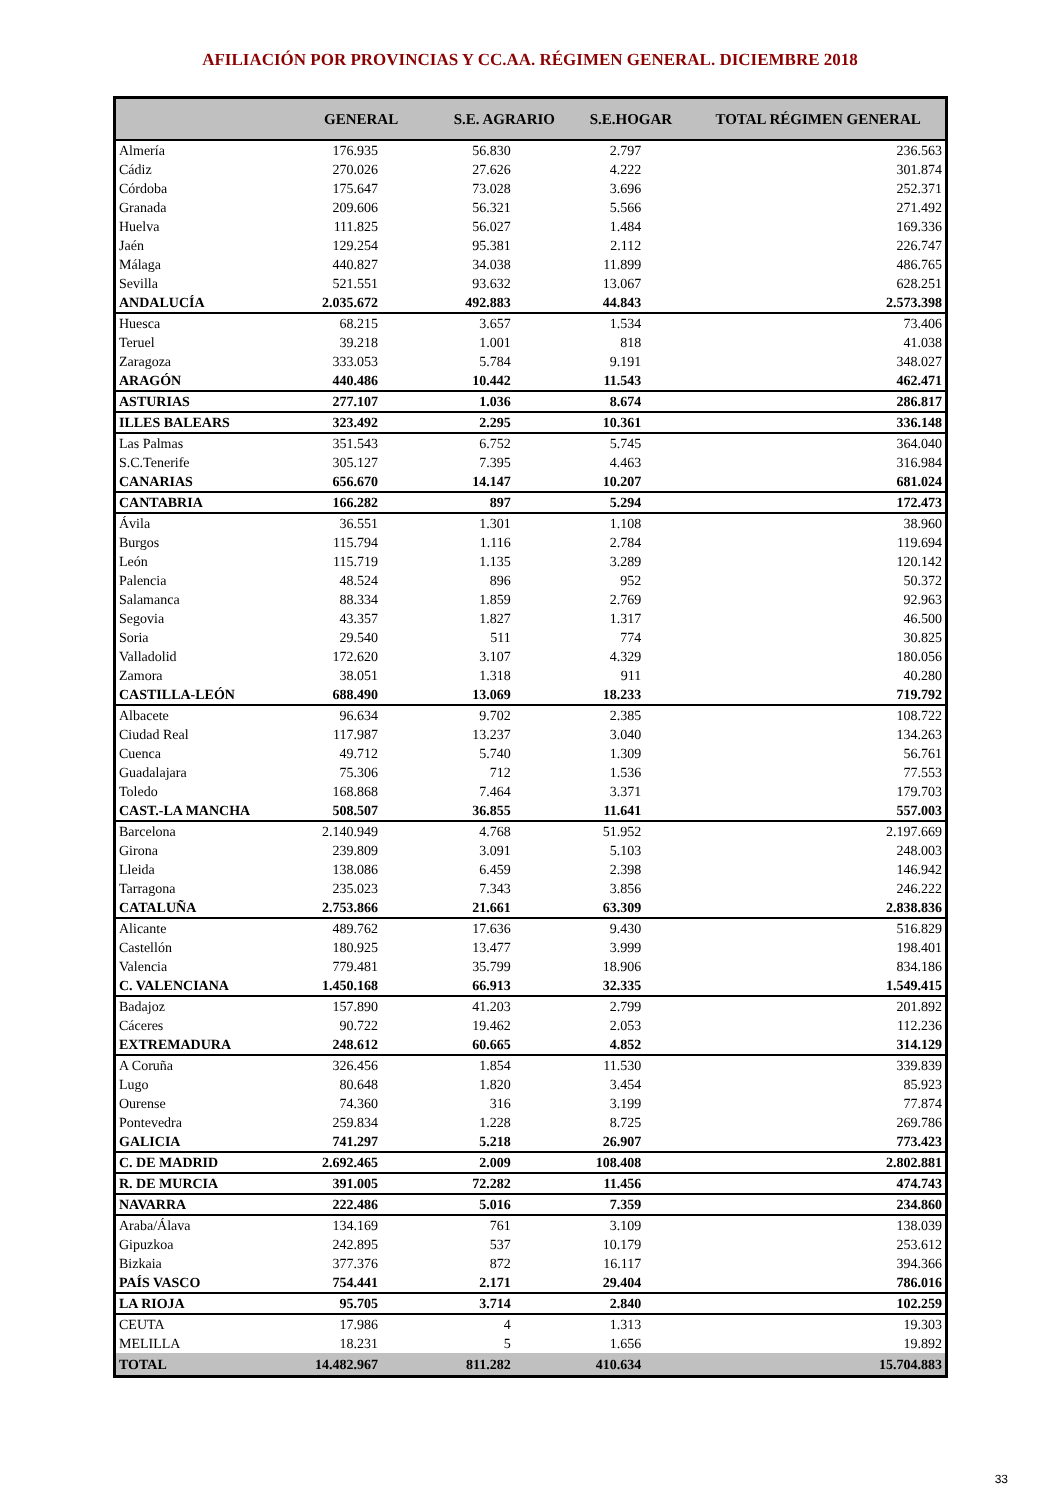AFILIACIÓN POR PROVINCIAS Y CC.AA. RÉGIMEN GENERAL. DICIEMBRE 2018
| | GENERAL | S.E. AGRARIO | S.E.HOGAR | TOTAL RÉGIMEN GENERAL |
| --- | --- | --- | --- | --- |
| Almería | 176.935 | 56.830 | 2.797 | 236.563 |
| Cádiz | 270.026 | 27.626 | 4.222 | 301.874 |
| Córdoba | 175.647 | 73.028 | 3.696 | 252.371 |
| Granada | 209.606 | 56.321 | 5.566 | 271.492 |
| Huelva | 111.825 | 56.027 | 1.484 | 169.336 |
| Jaén | 129.254 | 95.381 | 2.112 | 226.747 |
| Málaga | 440.827 | 34.038 | 11.899 | 486.765 |
| Sevilla | 521.551 | 93.632 | 13.067 | 628.251 |
| ANDALUCÍA | 2.035.672 | 492.883 | 44.843 | 2.573.398 |
| Huesca | 68.215 | 3.657 | 1.534 | 73.406 |
| Teruel | 39.218 | 1.001 | 818 | 41.038 |
| Zaragoza | 333.053 | 5.784 | 9.191 | 348.027 |
| ARAGÓN | 440.486 | 10.442 | 11.543 | 462.471 |
| ASTURIAS | 277.107 | 1.036 | 8.674 | 286.817 |
| ILLES BALEARS | 323.492 | 2.295 | 10.361 | 336.148 |
| Las Palmas | 351.543 | 6.752 | 5.745 | 364.040 |
| S.C.Tenerife | 305.127 | 7.395 | 4.463 | 316.984 |
| CANARIAS | 656.670 | 14.147 | 10.207 | 681.024 |
| CANTABRIA | 166.282 | 897 | 5.294 | 172.473 |
| Ávila | 36.551 | 1.301 | 1.108 | 38.960 |
| Burgos | 115.794 | 1.116 | 2.784 | 119.694 |
| León | 115.719 | 1.135 | 3.289 | 120.142 |
| Palencia | 48.524 | 896 | 952 | 50.372 |
| Salamanca | 88.334 | 1.859 | 2.769 | 92.963 |
| Segovia | 43.357 | 1.827 | 1.317 | 46.500 |
| Soria | 29.540 | 511 | 774 | 30.825 |
| Valladolid | 172.620 | 3.107 | 4.329 | 180.056 |
| Zamora | 38.051 | 1.318 | 911 | 40.280 |
| CASTILLA-LEÓN | 688.490 | 13.069 | 18.233 | 719.792 |
| Albacete | 96.634 | 9.702 | 2.385 | 108.722 |
| Ciudad Real | 117.987 | 13.237 | 3.040 | 134.263 |
| Cuenca | 49.712 | 5.740 | 1.309 | 56.761 |
| Guadalajara | 75.306 | 712 | 1.536 | 77.553 |
| Toledo | 168.868 | 7.464 | 3.371 | 179.703 |
| CAST.-LA MANCHA | 508.507 | 36.855 | 11.641 | 557.003 |
| Barcelona | 2.140.949 | 4.768 | 51.952 | 2.197.669 |
| Girona | 239.809 | 3.091 | 5.103 | 248.003 |
| Lleida | 138.086 | 6.459 | 2.398 | 146.942 |
| Tarragona | 235.023 | 7.343 | 3.856 | 246.222 |
| CATALUÑA | 2.753.866 | 21.661 | 63.309 | 2.838.836 |
| Alicante | 489.762 | 17.636 | 9.430 | 516.829 |
| Castellón | 180.925 | 13.477 | 3.999 | 198.401 |
| Valencia | 779.481 | 35.799 | 18.906 | 834.186 |
| C. VALENCIANA | 1.450.168 | 66.913 | 32.335 | 1.549.415 |
| Badajoz | 157.890 | 41.203 | 2.799 | 201.892 |
| Cáceres | 90.722 | 19.462 | 2.053 | 112.236 |
| EXTREMADURA | 248.612 | 60.665 | 4.852 | 314.129 |
| A Coruña | 326.456 | 1.854 | 11.530 | 339.839 |
| Lugo | 80.648 | 1.820 | 3.454 | 85.923 |
| Ourense | 74.360 | 316 | 3.199 | 77.874 |
| Pontevedra | 259.834 | 1.228 | 8.725 | 269.786 |
| GALICIA | 741.297 | 5.218 | 26.907 | 773.423 |
| C. DE MADRID | 2.692.465 | 2.009 | 108.408 | 2.802.881 |
| R. DE MURCIA | 391.005 | 72.282 | 11.456 | 474.743 |
| NAVARRA | 222.486 | 5.016 | 7.359 | 234.860 |
| Araba/Álava | 134.169 | 761 | 3.109 | 138.039 |
| Gipuzkoa | 242.895 | 537 | 10.179 | 253.612 |
| Bizkaia | 377.376 | 872 | 16.117 | 394.366 |
| PAÍS VASCO | 754.441 | 2.171 | 29.404 | 786.016 |
| LA RIOJA | 95.705 | 3.714 | 2.840 | 102.259 |
| CEUTA | 17.986 | 4 | 1.313 | 19.303 |
| MELILLA | 18.231 | 5 | 1.656 | 19.892 |
| TOTAL | 14.482.967 | 811.282 | 410.634 | 15.704.883 |
33